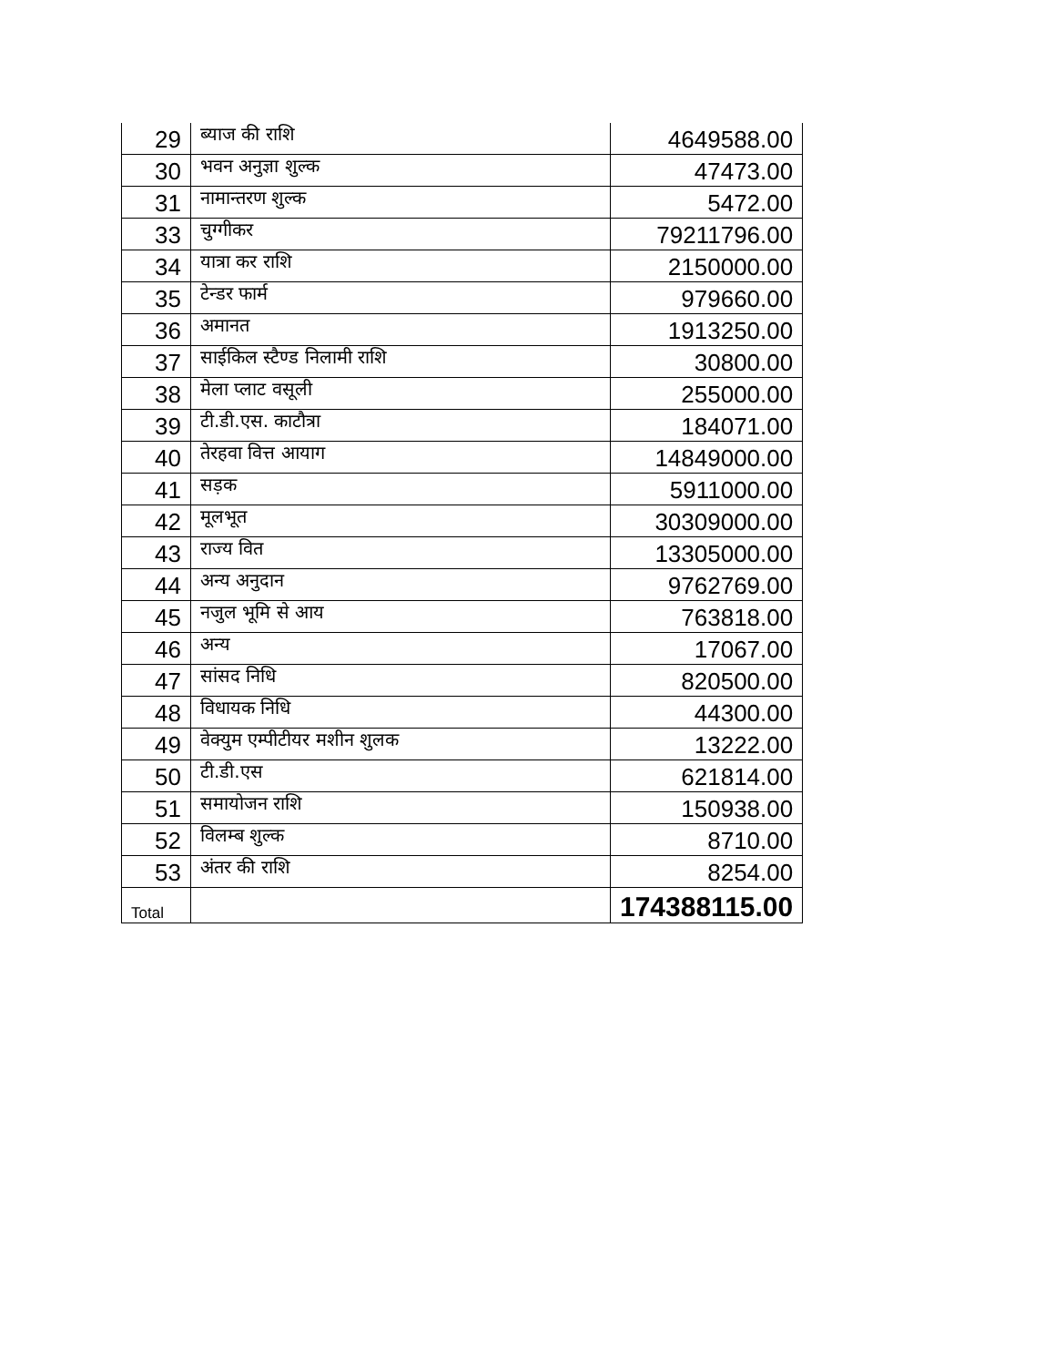| 29 | ब्याज की राशि | 4649588.00 |
| 30 | भवन अनुज्ञा शुल्क | 47473.00 |
| 31 | नामान्तरण शुल्क | 5472.00 |
| 33 | चुग्गीकर | 79211796.00 |
| 34 | यात्रा कर राशि | 2150000.00 |
| 35 | टेन्डर फार्म | 979660.00 |
| 36 | अमानत | 1913250.00 |
| 37 | साईकिल स्टैण्ड निलामी राशि | 30800.00 |
| 38 | मेला प्लाट वसूली | 255000.00 |
| 39 | टी.डी.एस. काटौत्रा | 184071.00 |
| 40 | तेरहवा वित्त आयाग | 14849000.00 |
| 41 | सड़क | 5911000.00 |
| 42 | मूलभूत | 30309000.00 |
| 43 | राज्य वित | 13305000.00 |
| 44 | अन्य अनुदान | 9762769.00 |
| 45 | नजुल भूमि से आय | 763818.00 |
| 46 | अन्य | 17067.00 |
| 47 | सांसद निधि | 820500.00 |
| 48 | विधायक निधि | 44300.00 |
| 49 | वेक्युम एम्पीटीयर मशीन शुलक | 13222.00 |
| 50 | टी.डी.एस | 621814.00 |
| 51 | समायोजन राशि | 150938.00 |
| 52 | विलम्ब शुल्क | 8710.00 |
| 53 | अंतर की राशि | 8254.00 |
| Total | | 174388115.00 |